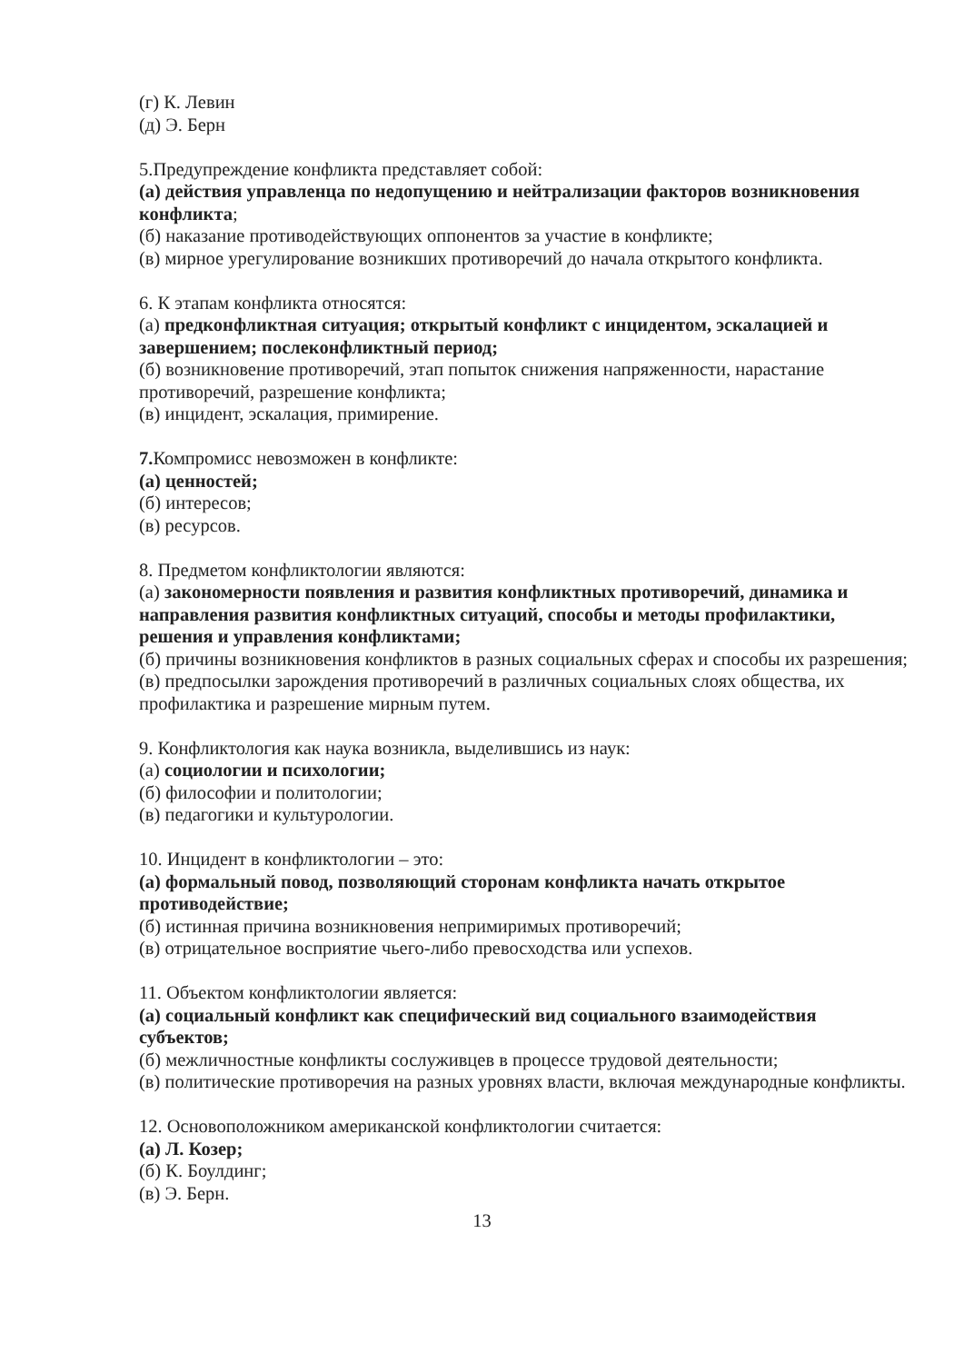(г) К. Левин
(д) Э. Берн
5.Предупреждение конфликта представляет собой:
(а) действия управленца по недопущению и нейтрализации факторов возникновения конфликта;
(б) наказание противодействующих оппонентов за участие в конфликте;
(в) мирное урегулирование возникших противоречий до начала открытого конфликта.
6. К этапам конфликта относятся:
(а) предконфликтная ситуация; открытый конфликт с инцидентом, эскалацией и завершением; послеконфликтный период;
(б) возникновение противоречий, этап попыток снижения напряженности, нарастание противоречий, разрешение конфликта;
(в) инцидент, эскалация, примирение.
7. Компромисс невозможен в конфликте:
(а) ценностей;
(б) интересов;
(в) ресурсов.
8. Предметом конфликтологии являются:
(а) закономерности появления и развития конфликтных противоречий, динамика и направления развития конфликтных ситуаций, способы и методы профилактики, решения и управления конфликтами;
(б) причины возникновения конфликтов в разных социальных сферах и способы их разрешения;
(в) предпосылки зарождения противоречий в различных социальных слоях общества, их профилактика и разрешение мирным путем.
9. Конфликтология как наука возникла, выделившись из наук:
(а) социологии и психологии;
(б) философии и политологии;
(в) педагогики и культурологии.
10. Инцидент в конфликтологии – это:
(а) формальный повод, позволяющий сторонам конфликта начать открытое противодействие;
(б) истинная причина возникновения непримиримых противоречий;
(в) отрицательное восприятие чьего-либо превосходства или успехов.
11. Объектом конфликтологии является:
(а) социальный конфликт как специфический вид социального взаимодействия субъектов;
(б) межличностные конфликты сослуживцев в процессе трудовой деятельности;
(в) политические противоречия на разных уровнях власти, включая международные конфликты.
12. Основоположником американской конфликтологии считается:
(а) Л. Козер;
(б) К. Боулдинг;
(в) Э. Берн.
13